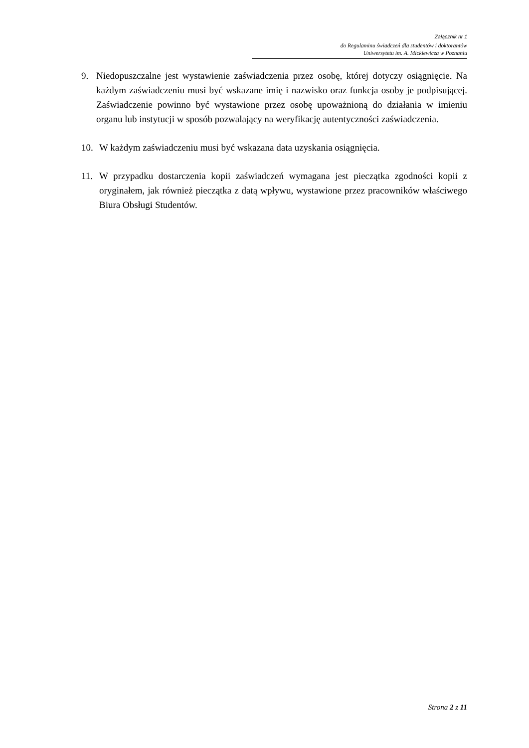Załącznik nr 1
do Regulaminu świadczeń dla studentów i doktorantów
Uniwersytetu im. A. Mickiewicza w Poznaniu
9. Niedopuszczalne jest wystawienie zaświadczenia przez osobę, której dotyczy osiągnięcie. Na każdym zaświadczeniu musi być wskazane imię i nazwisko oraz funkcja osoby je podpisującej. Zaświadczenie powinno być wystawione przez osobę upoważnioną do działania w imieniu organu lub instytucji w sposób pozwalający na weryfikację autentyczności zaświadczenia.
10. W każdym zaświadczeniu musi być wskazana data uzyskania osiągnięcia.
11. W przypadku dostarczenia kopii zaświadczeń wymagana jest pieczątka zgodności kopii z oryginałem, jak również pieczątka z datą wpływu, wystawione przez pracowników właściwego Biura Obsługi Studentów.
Strona 2 z 11